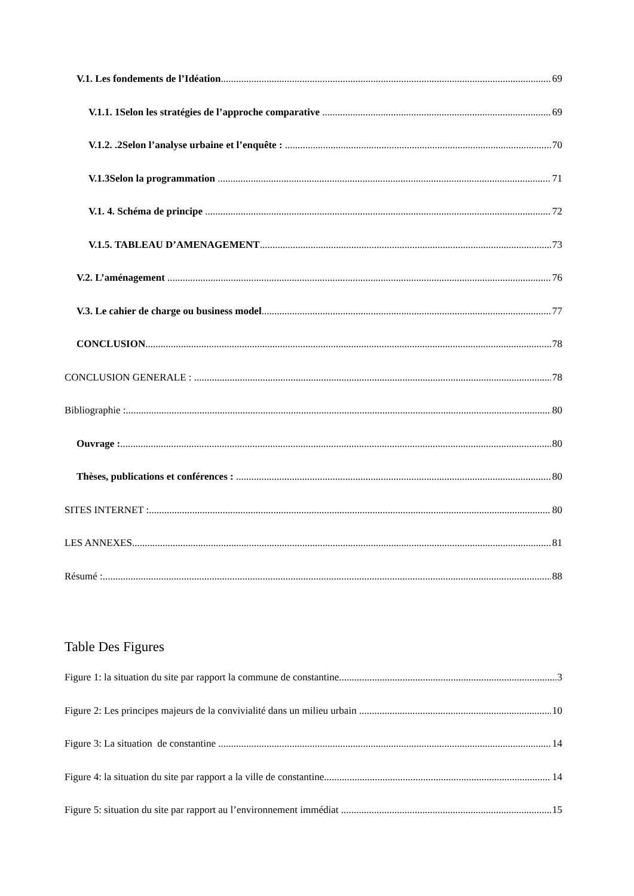V.1. Les fondements de l’Idéation 69
V.1.1. 1Selon les stratégies de l’approche comparative 69
V.1.2. .2Selon l’analyse urbaine et l’enquête : 70
V.1.3Selon la programmation 71
V.1. 4. Schéma de principe 72
V.1.5. TABLEAU D’AMENAGEMENT 73
V.2. L’aménagement 76
V.3. Le cahier de charge ou business model 77
CONCLUSION 78
CONCLUSION GENERALE : 78
Bibliographie : 80
Ouvrage : 80
Thèses, publications et conférences : 80
SITES INTERNET : 80
LES ANNEXES 81
Résumé : 88
Table Des Figures
Figure 1: la situation du site par rapport la commune de constantine 3
Figure 2: Les principes majeurs de la convivialité dans un milieu urbain 10
Figure 3: La situation de constantine 14
Figure 4: la situation du site par rapport a la ville de constantine 14
Figure 5: situation du site par rapport au l’environnement immédiat 15